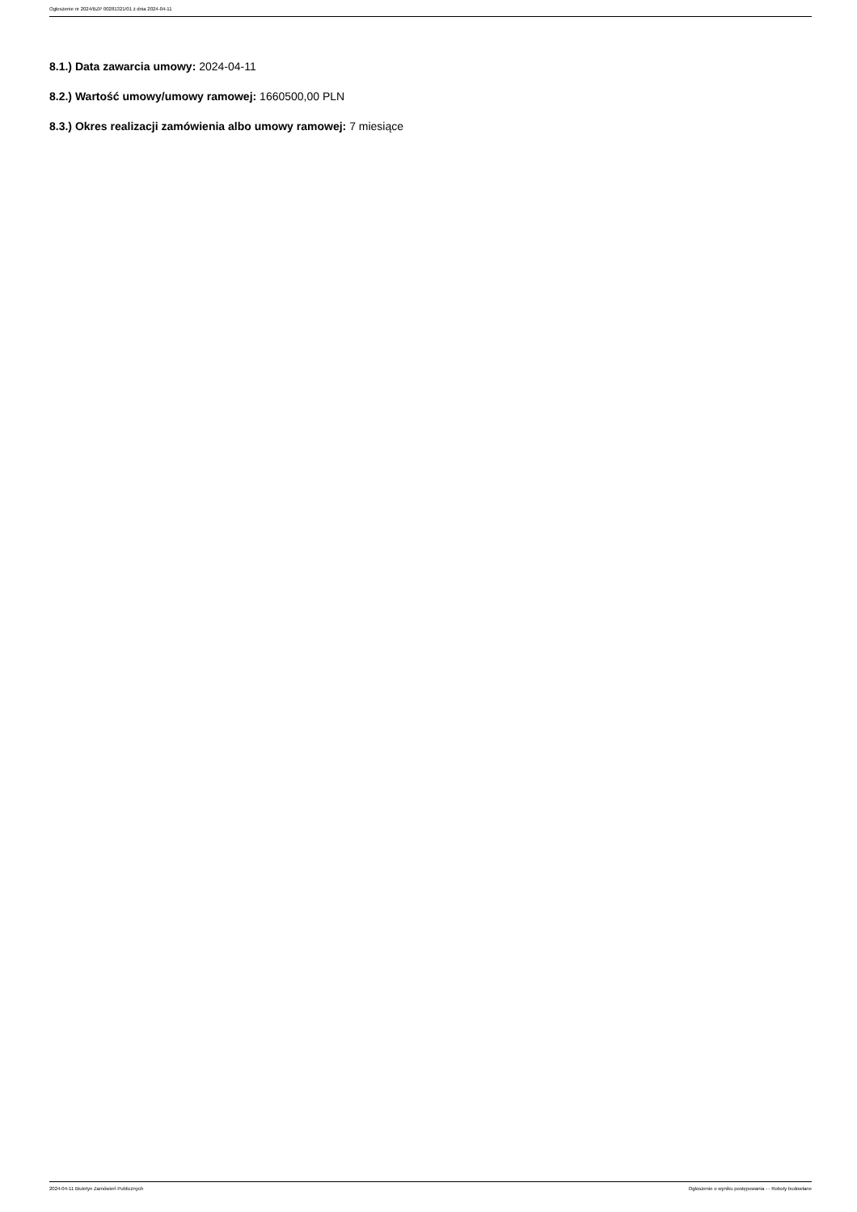Ogłoszenie nr 2024/BZP 00281321/01 z dnia 2024-04-11
8.1.) Data zawarcia umowy: 2024-04-11
8.2.) Wartość umowy/umowy ramowej: 1660500,00 PLN
8.3.) Okres realizacji zamówienia albo umowy ramowej: 7 miesiące
2024-04-11 Biuletyn Zamówień Publicznych Ogłoszenie o wyniku postępowania - - Roboty budowlane